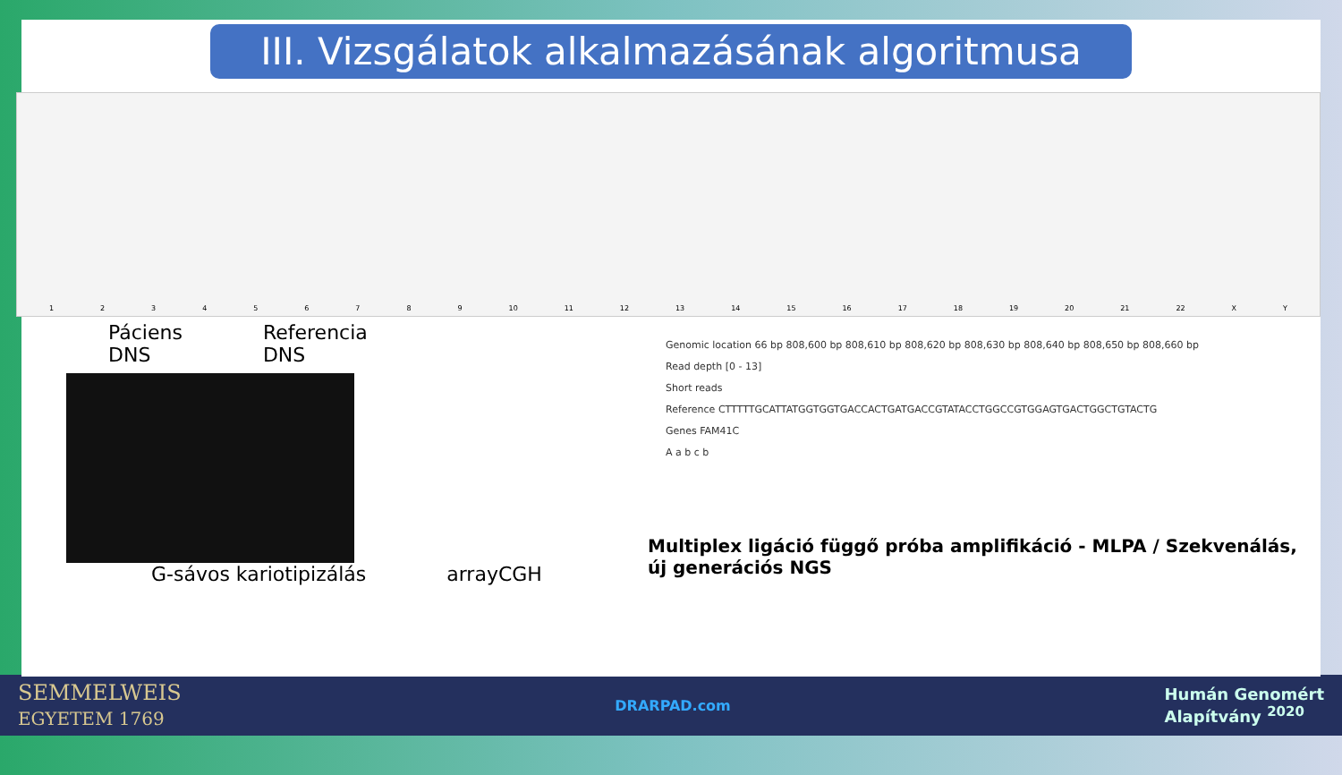III. Vizsgálatok alkalmazásának algoritmusa
1 2 3 4 5 6 7 8 9 10 11 12 13 14 15 16 17 18 19 20 21 22 X Y
Páciens
DNS
Referencia
DNS
G-sávos kariotipizálás arrayCGH
Genomic location 66 bp 808,600 bp 808,610 bp 808,620 bp 808,630 bp 808,640 bp 808,650 bp 808,660 bp
Read depth [0 - 13]
Short reads
Reference CTTTTTGCATTATGGTGGTGACCACTGATGACCGTATACCTGGCCGTGGAGTGACTGGCTGTACTG
Genes FAM41C
A a b c b
Multiplex ligáció függő próba amplifikáció - MLPA / Szekvenálás, új generációs NGS
SEMMELWEIS
EGYETEM 1769 DRARPAD.com Humán Genomért
Alapítvány <sup>2020</sup>